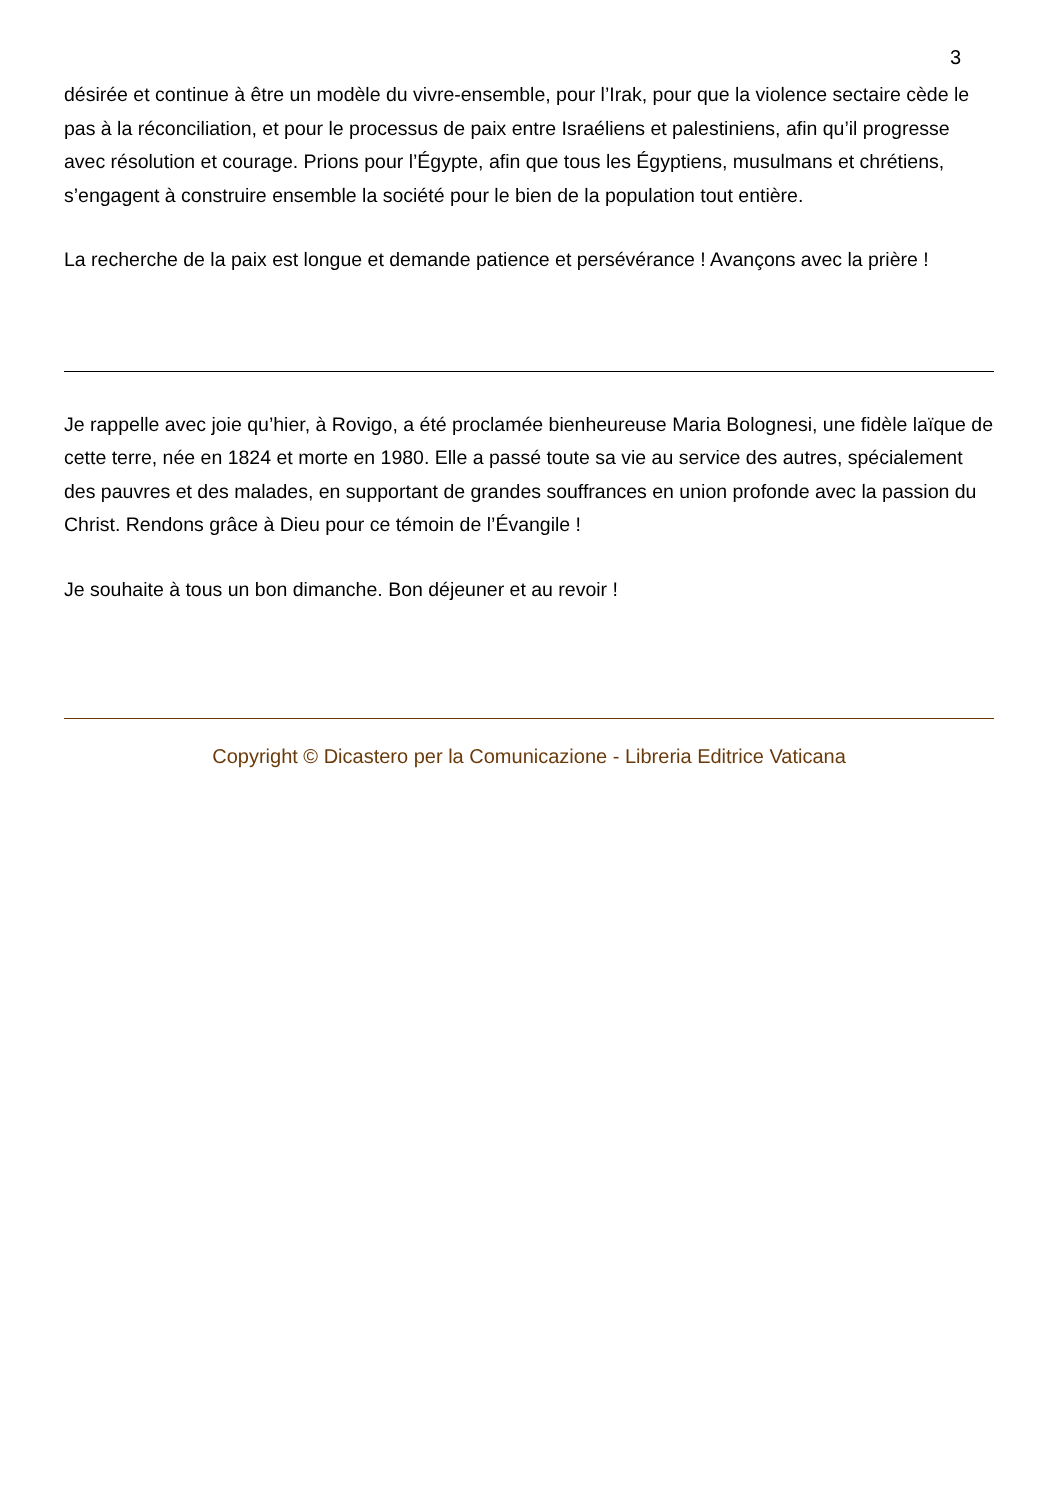3
désirée et continue à être un modèle du vivre-ensemble, pour l’Irak, pour que la violence sectaire cède le pas à la réconciliation, et pour le processus de paix entre Israéliens et palestiniens, afin qu’il progresse avec résolution et courage. Prions pour l’Égypte, afin que tous les Égyptiens, musulmans et chrétiens, s’engagent à construire ensemble la société pour le bien de la population tout entière.
La recherche de la paix est longue et demande patience et persévérance ! Avançons avec la prière !
Je rappelle avec joie qu’hier, à Rovigo, a été proclamée bienheureuse Maria Bolognesi, une fidèle laïque de cette terre, née en 1824 et morte en 1980. Elle a passé toute sa vie au service des autres, spécialement des pauvres et des malades, en supportant de grandes souffrances en union profonde avec la passion du Christ. Rendons grâce à Dieu pour ce témoin de l’Évangile !
Je souhaite à tous un bon dimanche. Bon déjeuner et au revoir !
Copyright © Dicastero per la Comunicazione - Libreria Editrice Vaticana